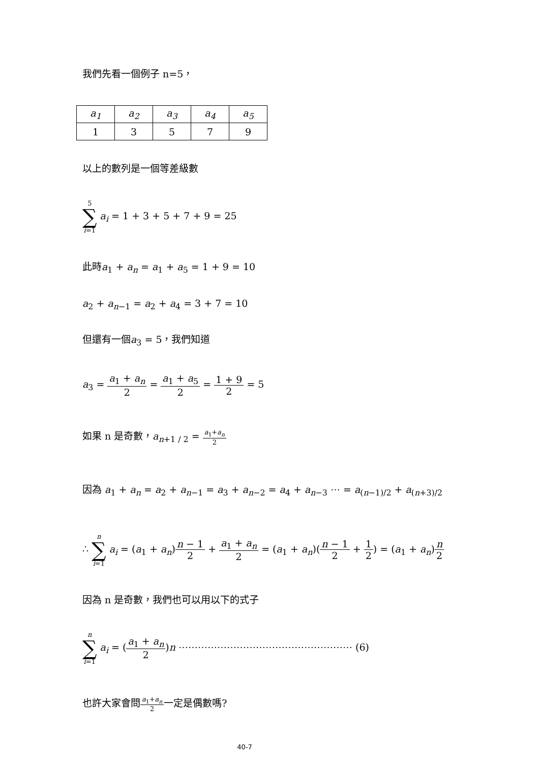我們先看一個例子 n=5，
| a<sub>1</sub> | a<sub>2</sub> | a<sub>3</sub> | a<sub>4</sub> | a<sub>5</sub> |
| 1 | 3 | 5 | 7 | 9 |
以上的數列是一個等差級數
5 ∑ i=1 a<sub>i</sub> = 1 + 3 + 5 + 7 + 9 = 25
此時a<sub>1</sub> + a<sub>n</sub> = a<sub>1</sub> + a<sub>5</sub> = 1 + 9 = 10
a<sub>2</sub> + a<sub>n</sub><sub>−1</sub> = a<sub>2</sub> + a<sub>4</sub> = 3 + 7 = 10
但還有一個a<sub>3</sub> = 5，我們知道
a<sub>3</sub> = a<sub>1</sub> + a<sub>n</sub> 2 = a<sub>1</sub> + a<sub>5</sub> 2 = 1 + 9 2 = 5
如果 n 是奇數，a<sub>n+1 / 2</sub> = a<sub>1</sub>+a<sub>n</sub> 2
因為 a<sub>1</sub> + a<sub>n</sub> = a<sub>2</sub> + a<sub>n</sub><sub>−1</sub> = a<sub>3</sub> + a<sub>n</sub><sub>−2</sub> = a<sub>4</sub> + a<sub>n</sub><sub>−3</sub> ⋯ = a<sub>(n−1)/2</sub> + a<sub>(n+3)/2</sub>
∴ n ∑ i=1 a<sub>i</sub> = (a<sub>1</sub> + a<sub>n</sub>)n − 1 2 + a<sub>1</sub> + a<sub>n</sub> 2 = (a<sub>1</sub> + a<sub>n</sub>)(n − 1 2 + 1 2) = (a<sub>1</sub> + a<sub>n</sub>)n 2
因為 n 是奇數，我們也可以用以下的式子
n ∑ i=1 a<sub>i</sub> = (a<sub>1</sub> + a<sub>n</sub> 2)n ⋯⋯⋯⋯⋯⋯⋯⋯⋯⋯⋯⋯⋯⋯⋯⋯⋯⋯ (6)
也許大家會問a<sub>1</sub>+a<sub>n</sub> 2一定是偶數嗎?
40-7